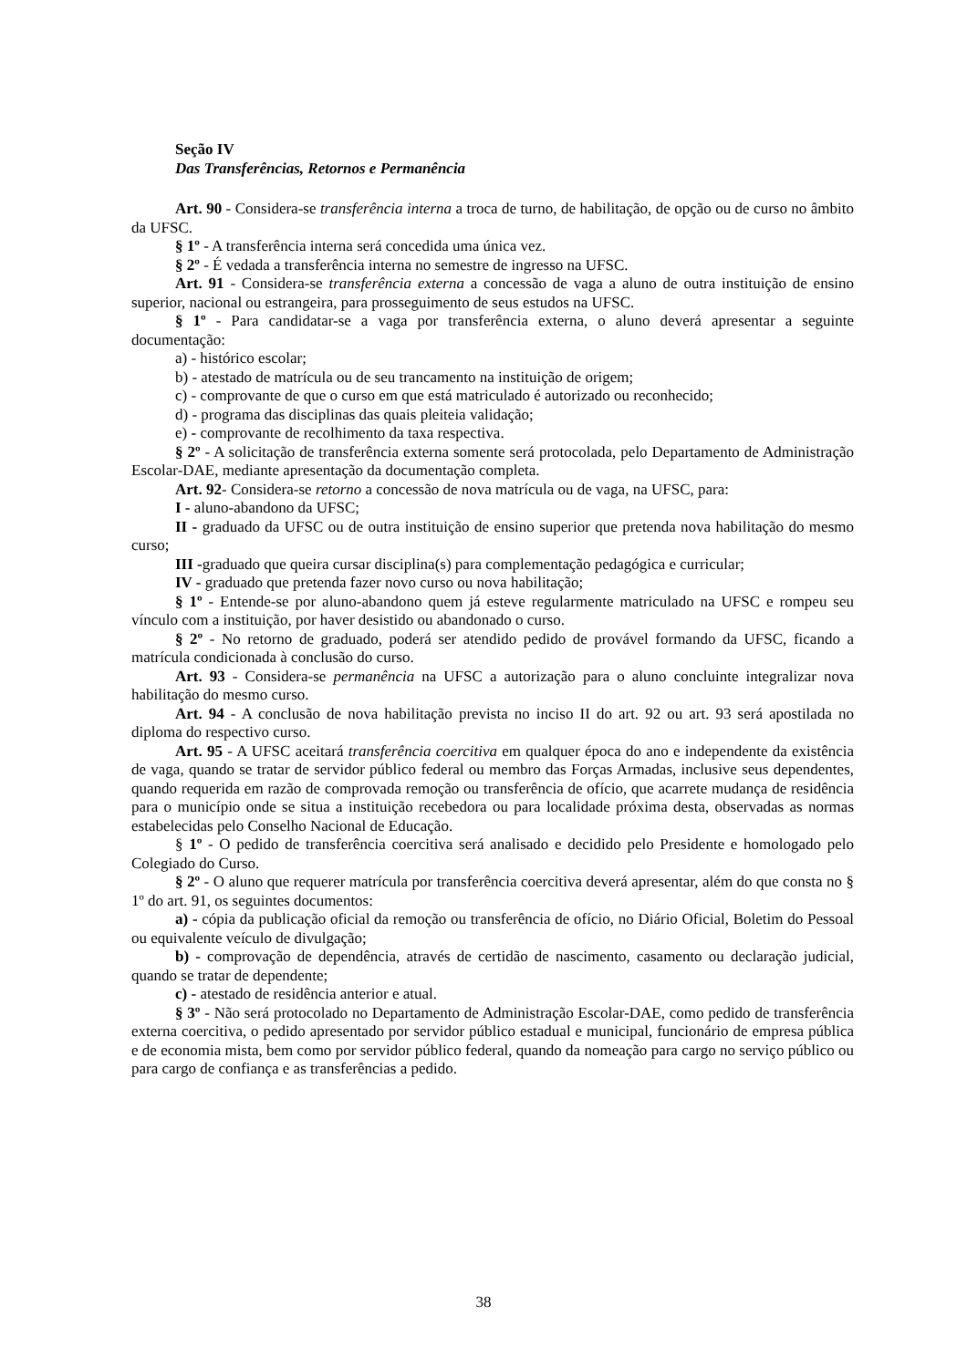Seção IV
Das Transferências, Retornos e Permanência
Art. 90 - Considera-se transferência interna a troca de turno, de habilitação, de opção ou de curso no âmbito da UFSC.
§ 1º - A transferência interna será concedida uma única vez.
§ 2º - É vedada a transferência interna no semestre de ingresso na UFSC.
Art. 91 - Considera-se transferência externa a concessão de vaga a aluno de outra instituição de ensino superior, nacional ou estrangeira, para prosseguimento de seus estudos na UFSC.
§ 1º - Para candidatar-se a vaga por transferência externa, o aluno deverá apresentar a seguinte documentação:
a) - histórico escolar;
b) - atestado de matrícula ou de seu trancamento na instituição de origem;
c) - comprovante de que o curso em que está matriculado é autorizado ou reconhecido;
d) - programa das disciplinas das quais pleiteia validação;
e) - comprovante de recolhimento da taxa respectiva.
§ 2º - A solicitação de transferência externa somente será protocolada, pelo Departamento de Administração Escolar-DAE, mediante apresentação da documentação completa.
Art. 92- Considera-se retorno a concessão de nova matrícula ou de vaga, na UFSC, para:
I - aluno-abandono da UFSC;
II - graduado da UFSC ou de outra instituição de ensino superior que pretenda nova habilitação do mesmo curso;
III -graduado que queira cursar disciplina(s) para complementação pedagógica e curricular;
IV - graduado que pretenda fazer novo curso ou nova habilitação;
§ 1º - Entende-se por aluno-abandono quem já esteve regularmente matriculado na UFSC e rompeu seu vínculo com a instituição, por haver desistido ou abandonado o curso.
§ 2º - No retorno de graduado, poderá ser atendido pedido de provável formando da UFSC, ficando a matrícula condicionada à conclusão do curso.
Art. 93 - Considera-se permanência na UFSC a autorização para o aluno concluinte integralizar nova habilitação do mesmo curso.
Art. 94 - A conclusão de nova habilitação prevista no inciso II do art. 92 ou art. 93 será apostilada no diploma do respectivo curso.
Art. 95 - A UFSC aceitará transferência coercitiva em qualquer época do ano e independente da existência de vaga, quando se tratar de servidor público federal ou membro das Forças Armadas, inclusive seus dependentes, quando requerida em razão de comprovada remoção ou transferência de ofício, que acarrete mudança de residência para o município onde se situa a instituição recebedora ou para localidade próxima desta, observadas as normas estabelecidas pelo Conselho Nacional de Educação.
§ 1º - O pedido de transferência coercitiva será analisado e decidido pelo Presidente e homologado pelo Colegiado do Curso.
§ 2º - O aluno que requerer matrícula por transferência coercitiva deverá apresentar, além do que consta no § 1º do art. 91, os seguintes documentos:
a) - cópia da publicação oficial da remoção ou transferência de ofício, no Diário Oficial, Boletim do Pessoal ou equivalente veículo de divulgação;
b) - comprovação de dependência, através de certidão de nascimento, casamento ou declaração judicial, quando se tratar de dependente;
c) - atestado de residência anterior e atual.
§ 3º - Não será protocolado no Departamento de Administração Escolar-DAE, como pedido de transferência externa coercitiva, o pedido apresentado por servidor público estadual e municipal, funcionário de empresa pública e de economia mista, bem como por servidor público federal, quando da nomeação para cargo no serviço público ou para cargo de confiança e as transferências a pedido.
38